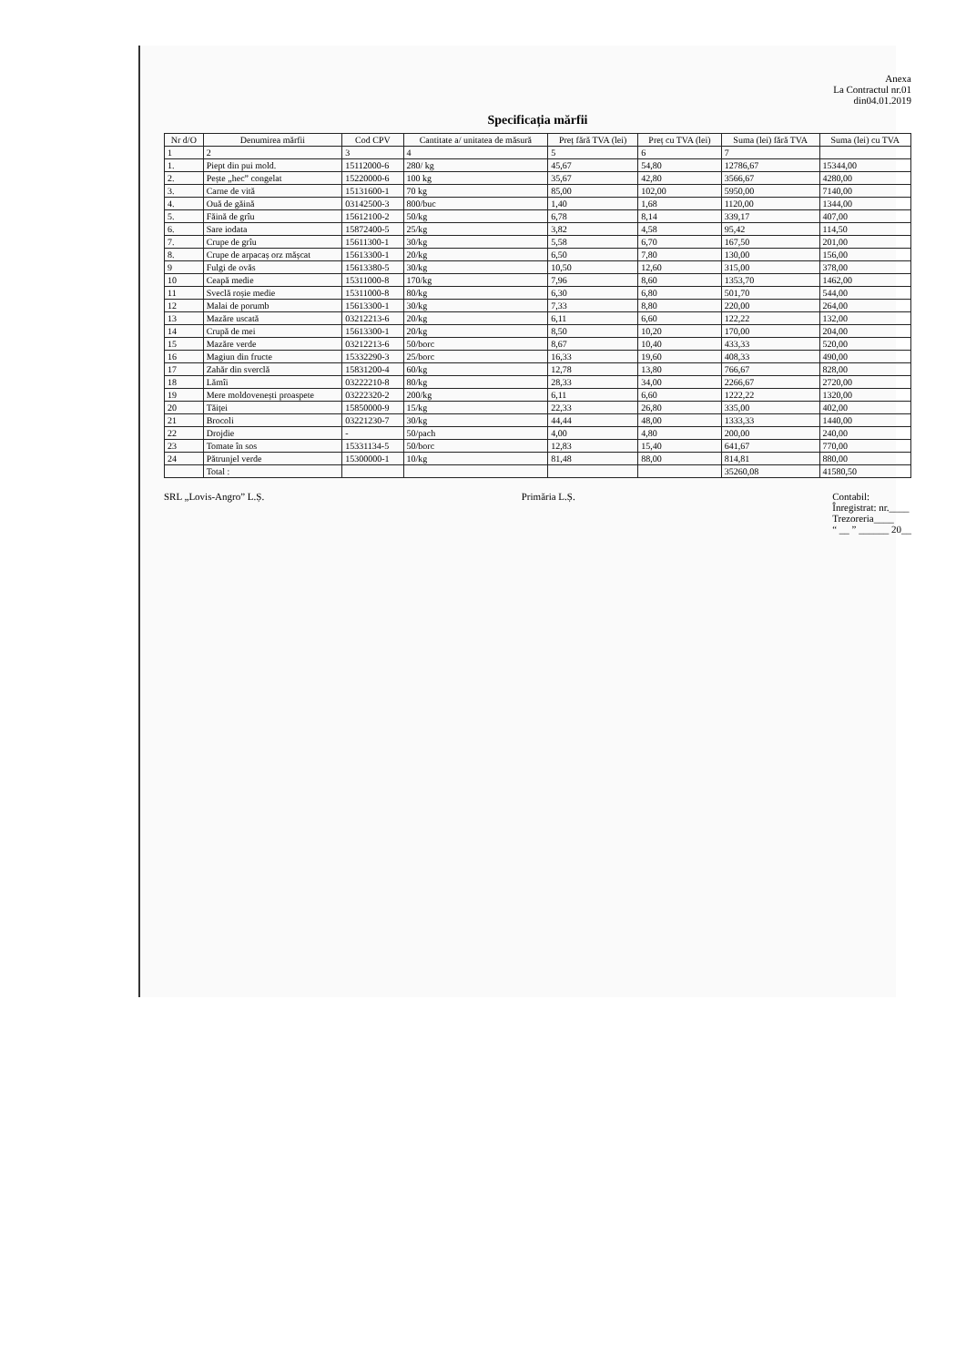Anexa
La Contractul nr.01
din04.01.2019
Specificația mărfii
| Nr d/O | Denumirea mărfii | Cod CPV | Cantitate a/ unitatea de măsură | Preț fără TVA (lei) | Preț cu TVA (lei) | Suma (lei) fără TVA | Suma (lei) cu TVA |
| --- | --- | --- | --- | --- | --- | --- | --- |
| 1 | 2 | 3 | 4 | 5 | 6 | 7 | |
| 1. | Piept din pui mold. | 15112000-6 | 280/ kg | 45,67 | 54,80 | 12786,67 | 15344,00 |
| 2. | Pește „hec” congelat | 15220000-6 | 100 kg | 35,67 | 42,80 | 3566,67 | 4280,00 |
| 3. | Carne de vită | 15131600-1 | 70 kg | 85,00 | 102,00 | 5950,00 | 7140,00 |
| 4. | Ouă de găină | 03142500-3 | 800/buc | 1,40 | 1,68 | 1120,00 | 1344,00 |
| 5. | Făină de grîu | 15612100-2 | 50/kg | 6,78 | 8,14 | 339,17 | 407,00 |
| 6. | Sare iodata | 15872400-5 | 25/kg | 3,82 | 4,58 | 95,42 | 114,50 |
| 7. | Crupe de grîu | 15611300-1 | 30/kg | 5,58 | 6,70 | 167,50 | 201,00 |
| 8. | Crupe de arpacaș orz mășcat | 15613300-1 | 20/kg | 6,50 | 7,80 | 130,00 | 156,00 |
| 9 | Fulgi de ovăs | 15613380-5 | 30/kg | 10,50 | 12,60 | 315,00 | 378,00 |
| 10 | Ceapă medie | 15311000-8 | 170/kg | 7,96 | 8,60 | 1353,70 | 1462,00 |
| 11 | Sveclă roșie medie | 15311000-8 | 80/kg | 6,30 | 6,80 | 501,70 | 544,00 |
| 12 | Malai de porumb | 15613300-1 | 30/kg | 7,33 | 8,80 | 220,00 | 264,00 |
| 13 | Mazăre uscată | 03212213-6 | 20/kg | 6,11 | 6,60 | 122,22 | 132,00 |
| 14 | Crupă de mei | 15613300-1 | 20/kg | 8,50 | 10,20 | 170,00 | 204,00 |
| 15 | Mazăre verde | 03212213-6 | 50/borc | 8,67 | 10,40 | 433,33 | 520,00 |
| 16 | Magiun din fructe | 15332290-3 | 25/borc | 16,33 | 19,60 | 408,33 | 490,00 |
| 17 | Zahăr din sverclă | 15831200-4 | 60/kg | 12,78 | 13,80 | 766,67 | 828,00 |
| 18 | Lămîi | 03222210-8 | 80/kg | 28,33 | 34,00 | 2266,67 | 2720,00 |
| 19 | Mere moldovenești proaspete | 03222320-2 | 200/kg | 6,11 | 6,60 | 1222,22 | 1320,00 |
| 20 | Tăiței | 15850000-9 | 15/kg | 22,33 | 26,80 | 335,00 | 402,00 |
| 21 | Brocoli | 03221230-7 | 30/kg | 44,44 | 48,00 | 1333,33 | 1440,00 |
| 22 | Drojdie | - | 50/pach | 4,00 | 4,80 | 200,00 | 240,00 |
| 23 | Tomate în sos | 15331134-5 | 50/borc | 12,83 | 15,40 | 641,67 | 770,00 |
| 24 | Pătrunjel verde | 15300000-1 | 10/kg | 81,48 | 88,00 | 814,81 | 880,00 |
| | Total : | | | | | 35260,08 | 41580,50 |
SRL „Lovis-Angro” L.Ș. Primăria L.Ș. Contabil:
Înregistrat: nr.____
Trezoreria____
“ __ ” ______ 20__